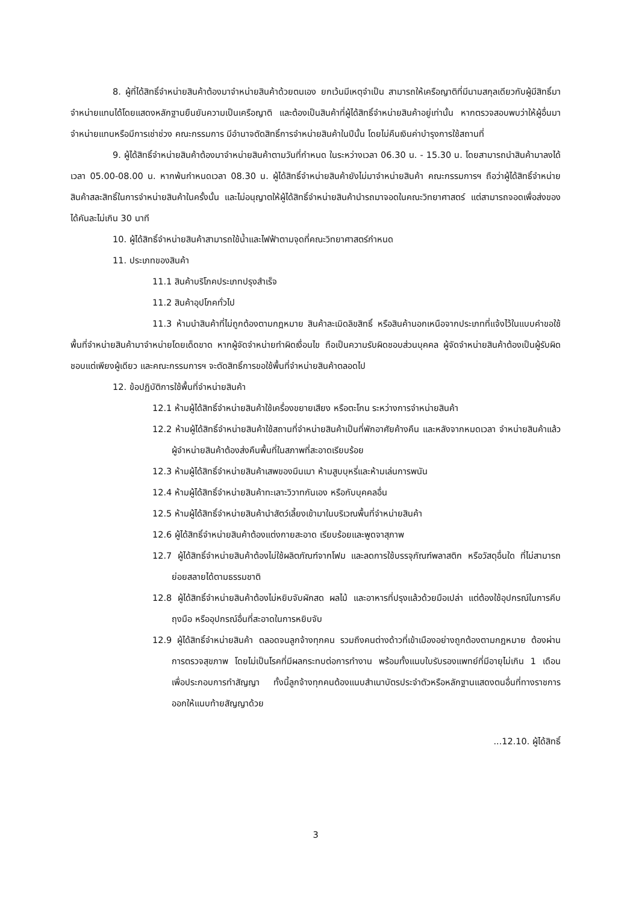8. ผู้ที่ได้สิทธิ์จำหน่ายสินค้าต้องมาจำหน่ายสินค้าด้วยตนเอง ยกเว้นมีเหตุจำเป็น สามารถให้เครือญาติที่มีนามสกุลเดียวกับผู้มีสิทธิ์มาจำหน่ายแทนได้โดยแสดงหลักฐานยืนยันความเป็นเครือญาติ และต้องเป็นสินค้าที่ผู้ได้สิทธิ์จำหน่ายสินค้าอยู่เท่านั้น หากตรวจสอบพบว่าให้ผู้อื่นมาจำหน่ายแทนหรือมีการเช่าช่วง คณะกรรมการ มีอำนาจตัดสิทธิ์การจำหน่ายสินค้าในปีนั้น โดยไม่คืนเงินค่าบำรุงการใช้สถานที่
9. ผู้ได้สิทธิ์จำหน่ายสินค้าต้องมาจำหน่ายสินค้าตามวันที่กำหนด ในระหว่างเวลา 06.30 น. - 15.30 น. โดยสามารถนำสินค้ามาลงได้เวลา 05.00-08.00 น. หากพ้นกำหนดเวลา 08.30 น. ผู้ได้สิทธิ์จำหน่ายสินค้ายังไม่มาจำหน่ายสินค้า คณะกรรมการฯ ถือว่าผู้ได้สิทธิ์จำหน่ายสินค้าสละสิทธิ์ในการจำหน่ายสินค้าในครั้งนั้น และไม่อนุญาตให้ผู้ได้สิทธิ์จำหน่ายสินค้านำรถมาจอดในคณะวิทยาศาสตร์ แต่สามารถจอดเพื่อส่งของได้คันละไม่เกิน 30 นาที
10. ผู้ได้สิทธิ์จำหน่ายสินค้าสามารถใช้น้ำและไฟฟ้าตามจุดที่คณะวิทยาศาสตร์กำหนด
11. ประเภทของสินค้า
11.1 สินค้าบริโภคประเภทปรุงสำเร็จ
11.2 สินค้าอุปโภคทั่วไป
11.3 ห้ามนำสินค้าที่ไม่ถูกต้องตามกฎหมาย สินค้าละเมิดลิขสิทธิ์ หรือสินค้านอกเหนือจากประเภทที่แจ้งไว้ในแบบคำขอใช้พื้นที่จำหน่ายสินค้ามาจำหน่ายโดยเด็ดขาด หากผู้จัดจำหน่ายทำผิดเงื่อนไข ถือเป็นความรับผิดชอบส่วนบุคคล ผู้จัดจำหน่ายสินค้าต้องเป็นผู้รับผิดชอบแต่เพียงผู้เดียว และคณะกรรมการฯ จะตัดสิทธิ์การขอใช้พื้นที่จำหน่ายสินค้าตลอดไป
12. ข้อปฏิบัติการใช้พื้นที่จำหน่ายสินค้า
12.1 ห้ามผู้ได้สิทธิ์จำหน่ายสินค้าใช้เครื่องขยายเสียง หรือตะโกน ระหว่างการจำหน่ายสินค้า
12.2 ห้ามผู้ได้สิทธิ์จำหน่ายสินค้าใช้สถานที่จำหน่ายสินค้าเป็นที่พักอาศัยค้างคืน และหลังจากหมดเวลา จำหน่ายสินค้าแล้ว ผู้จำหน่ายสินค้าต้องส่งคืนพื้นที่ในสภาพที่สะอาดเรียบร้อย
12.3 ห้ามผู้ได้สิทธิ์จำหน่ายสินค้าเสพของมึนเมา ห้ามสูบบุหรี่และห้ามเล่นการพนัน
12.4 ห้ามผู้ได้สิทธิ์จำหน่ายสินค้าทะเลาะวิวาทกันเอง หรือกับบุคคลอื่น
12.5 ห้ามผู้ได้สิทธิ์จำหน่ายสินค้านำสัตว์เลี้ยงเข้ามาในบริเวณพื้นที่จำหน่ายสินค้า
12.6 ผู้ได้สิทธิ์จำหน่ายสินค้าต้องแต่งกายสะอาด เรียบร้อยและพูดจาสุภาพ
12.7 ผู้ได้สิทธิ์จำหน่ายสินค้าต้องไม่ใช้ผลิตภัณฑ์จากโฟม และลดการใช้บรรจุภัณฑ์พลาสติก หรือวัสดุอื่นใด ที่ไม่สามารถย่อยสลายได้ตามธรรมชาติ
12.8 ผู้ได้สิทธิ์จำหน่ายสินค้าต้องไม่หยิบจับผักสด ผลไม้ และอาหารที่ปรุงแล้วด้วยมือเปล่า แต่ต้องใช้อุปกรณ์ในการคีบ ถุงมือ หรืออุปกรณ์อื่นที่สะอาดในการหยิบจับ
12.9 ผู้ได้สิทธิ์จำหน่ายสินค้า ตลอดจนลูกจ้างทุกคน รวมถึงคนต่างด้าวที่เข้าเมืองอย่างถูกต้องตามกฎหมาย ต้องผ่านการตรวจสุขภาพ โดยไม่เป็นโรคที่มีผลกระทบต่อการทำงาน พร้อมทั้งแนบใบรับรองแพทย์ที่มีอายุไม่เกิน 1 เดือน เพื่อประกอบการทำสัญญา ทั้งนี้ลูกจ้างทุกคนต้องแนบสำเนาบัตรประจำตัวหรือหลักฐานแสดงตนอื่นที่ทางราชการออกให้แนบท้ายสัญญาด้วย
...12.10. ผู้ได้สิทธิ์
3